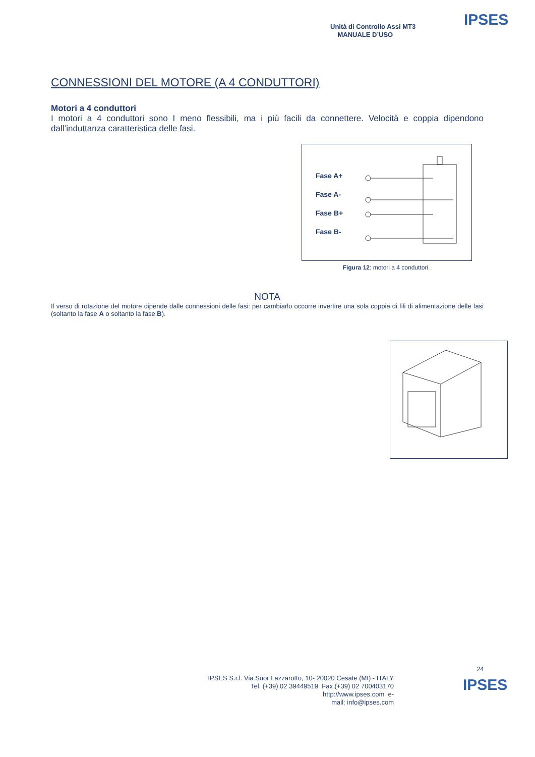Unità di Controllo Assi MT3
MANUALE D’USO
IPSES
CONNESSIONI DEL MOTORE (A 4 CONDUTTORI)
Motori a 4 conduttori
I motori a 4 conduttori sono I meno flessibili, ma i più facili da connettere. Velocità e coppia dipendono dall’induttanza caratteristica delle fasi.
Fase A+
Fase A-
Fase B+
Fase B-
Figura 12: motori a 4 conduttori.
NOTA
Il verso di rotazione del motore dipende dalle connessioni delle fasi: per cambiarlo occorre invertire una sola coppia di fili di alimentazione delle fasi (soltanto la fase A o soltanto la fase B).
24
IPSES S.r.l. Via Suor Lazzarotto, 10- 20020 Cesate (MI) - ITALY
Tel. (+39) 02 39449519 Fax (+39) 02 700403170
http://www.ipses.com e-
mail: info@ipses.com
IPSES